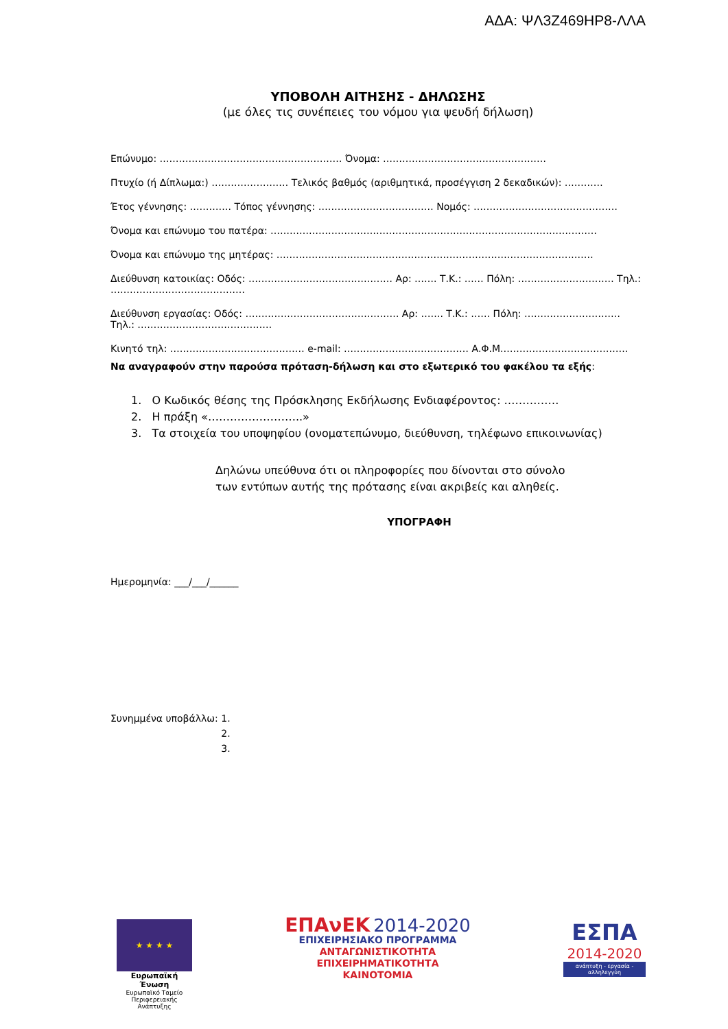ΑΔΑ: ΨΛ3Ζ469ΗΡ8-ΛΛΑ
ΥΠΟΒΟΛΗ ΑΙΤΗΣΗΣ - ΔΗΛΩΣΗΣ
(με όλες τις συνέπειες του νόμου για ψευδή δήλωση)
Επώνυμο: ………………………………………………… Όνομα: ……………………………………………
Πτυχίο (ή Δίπλωμα:) …………………… Τελικός βαθμός (αριθμητικά, προσέγγιση 2 δεκαδικών): …………
Έτος γέννησης: …………. Τόπος γέννησης: ……………………………… Νομός: ………………………………………
Όνομα και επώνυμο του πατέρα: …………………………………………………………………………………………
Όνομα και επώνυμο της μητέρας: ………………………………………………………………………………………
Διεύθυνση κατοικίας: Οδός: ……………………………………… Αρ: ……. Τ.Κ.: …… Πόλη: ………………………… Τηλ.: ……………………………………
Διεύθυνση εργασίας: Οδός: ………………………………………… Αρ: ……. Τ.Κ.: …… Πόλη: ………………………… Τηλ.: ……………………………………
Κινητό τηλ: …………………………………… e-mail: ………………………………… Α.Φ.Μ.…………………………………
Να αναγραφούν στην παρούσα πρόταση-δήλωση και στο εξωτερικό του φακέλου τα εξής:
1. Ο Κωδικός θέσης της Πρόσκλησης Εκδήλωσης Ενδιαφέροντος: ……………
2. Η πράξη «……………………..»
3. Τα στοιχεία του υποψηφίου (ονοματεπώνυμο, διεύθυνση, τηλέφωνο επικοινωνίας)
Δηλώνω υπεύθυνα ότι οι πληροφορίες που δίνονται στο σύνολο
των εντύπων αυτής της πρότασης είναι ακριβείς και αληθείς.
ΥΠΟΓΡΑΦΗ
Ημερομηνία: ___/___/______
Συνημμένα υποβάλλω: 1.
2.
3.
★ ★ ★ ★
Ευρωπαϊκή Ένωση
Ευρωπαϊκό Ταμείο
Περιφερειακής Ανάπτυξης
ΕΠΑνΕΚ 2014-2020
ΕΠΙΧΕΙΡΗΣΙΑΚΟ ΠΡΟΓΡΑΜΜΑ
ΑΝΤΑΓΩΝΙΣΤΙΚΟΤΗΤΑ
ΕΠΙΧΕΙΡΗΜΑΤΙΚΟΤΗΤΑ
ΚΑΙΝΟΤΟΜΙΑ
ΕΣΠΑ
2014-2020
ανάπτυξη - εργασία - αλληλεγγύη